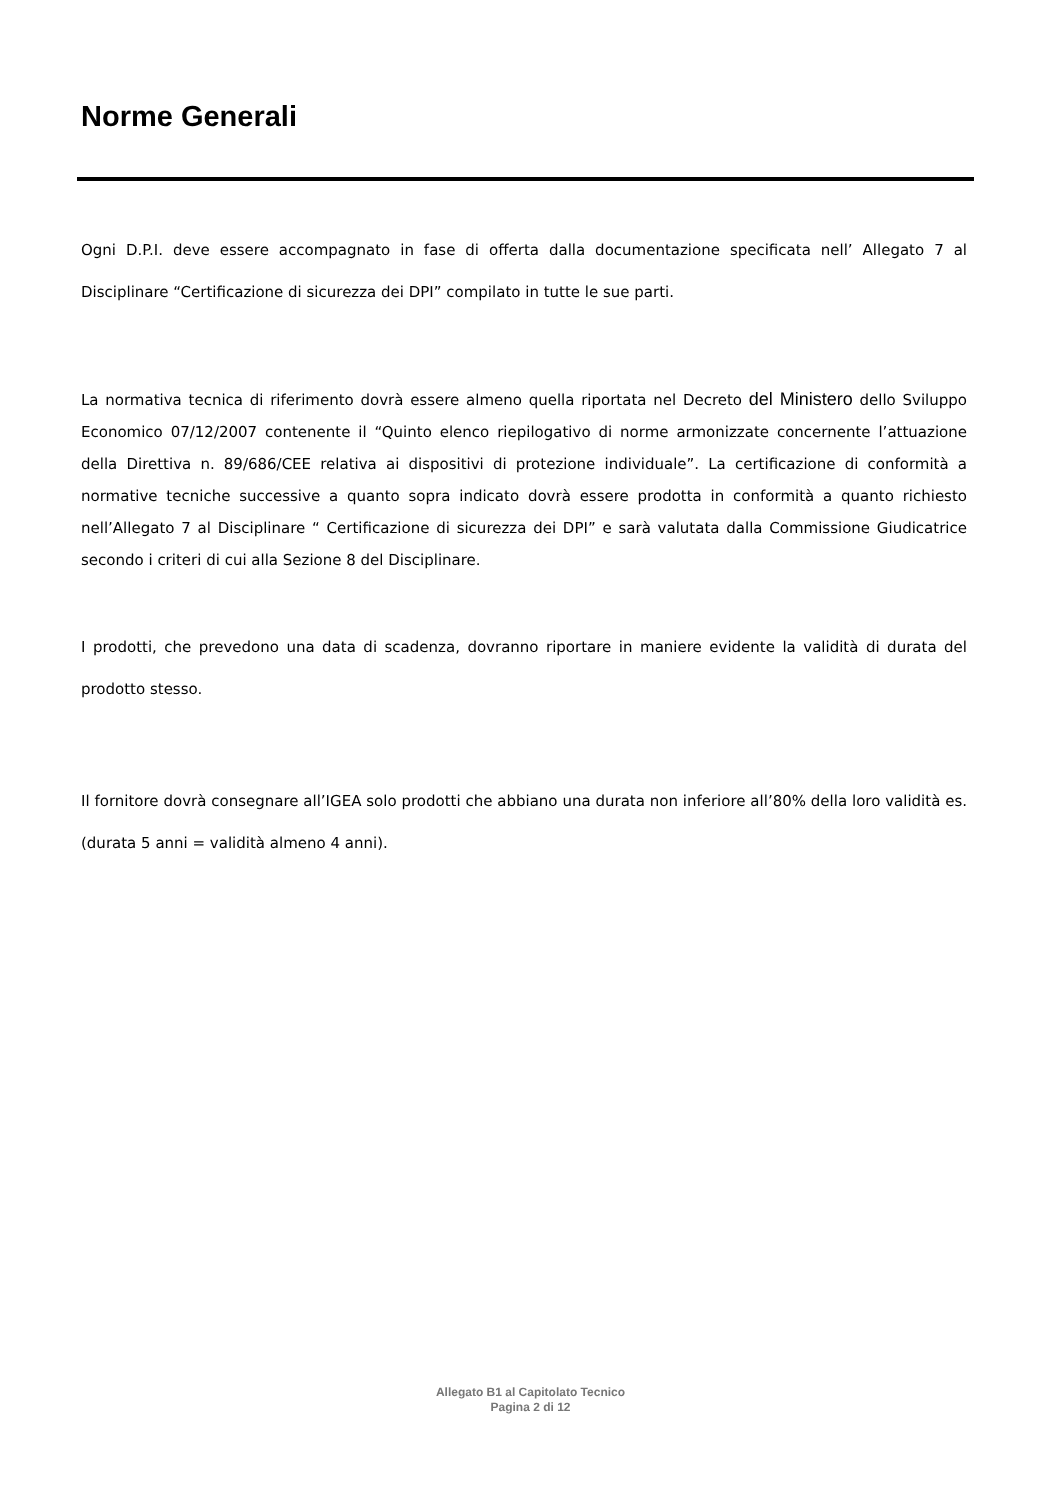Norme Generali
Ogni D.P.I. deve essere accompagnato in fase di offerta dalla documentazione specificata nell’ Allegato 7 al Disciplinare “Certificazione di sicurezza dei DPI” compilato in tutte le sue parti.
La normativa tecnica di riferimento dovrà essere almeno quella riportata nel Decreto del Ministero dello Sviluppo Economico 07/12/2007 contenente il “Quinto elenco riepilogativo di norme armonizzate concernente l’attuazione della Direttiva n. 89/686/CEE relativa ai dispositivi di protezione individuale”. La certificazione di conformità a normative tecniche successive a quanto sopra indicato dovrà essere prodotta in conformità a quanto richiesto nell’Allegato 7 al Disciplinare “ Certificazione di sicurezza dei DPI” e sarà valutata dalla Commissione Giudicatrice secondo i criteri di cui alla Sezione 8 del Disciplinare.
I prodotti, che prevedono una data di scadenza, dovranno riportare in maniere evidente la validità di durata del prodotto stesso.
Il fornitore dovrà consegnare all’IGEA solo prodotti che abbiano una durata non inferiore all’80% della loro validità es.(durata 5 anni = validità almeno 4 anni).
Allegato B1 al Capitolato Tecnico
Pagina 2 di 12